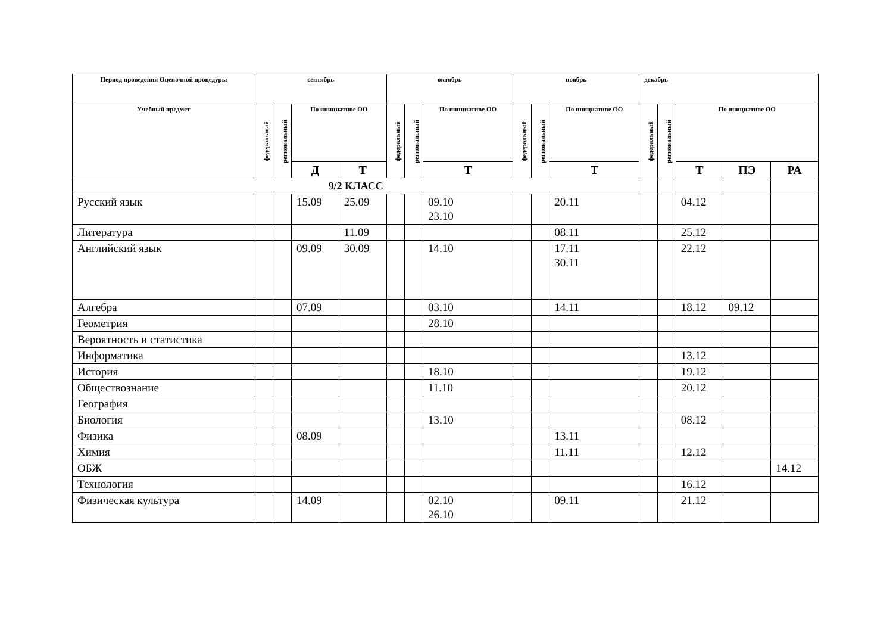| Период проведения Оценочной процедуры | сентябрь | | | | октябрь | | | ноябрь | | | декабрь | | | | |
| --- | --- | --- | --- | --- | --- | --- | --- | --- | --- | --- | --- | --- | --- | --- | --- |
| Учебный предмет | федеральный | региональный | По инициативе ОО | | федеральный | региональный | По инициативе ОО | федеральный | региональный | По инициативе ОО | федеральный | региональный | По инициативе ОО | | |
| | | | Д | Т | | | Т | | | Т | | | Т | ПЭ | РА |
| 9/2 КЛАСС | | | | | | | | | | | | | | | |
| Русский язык | | | 15.09 | 25.09 | | | 09.10 23.10 | | | 20.11 | | | 04.12 | | |
| Литература | | | | 11.09 | | | | | | 08.11 | | | 25.12 | | |
| Английский язык | | | 09.09 | 30.09 | | | 14.10 | | | 17.11 30.11 | | | 22.12 | | |
| Алгебра | | | 07.09 | | | | 03.10 | | | 14.11 | | | 18.12 | 09.12 | |
| Геометрия | | | | | | | 28.10 | | | | | | | | |
| Вероятность и статистика | | | | | | | | | | | | | | | |
| Информатика | | | | | | | | | | | | | 13.12 | | |
| История | | | | | | | 18.10 | | | | | | 19.12 | | |
| Обществознание | | | | | | | 11.10 | | | | | | 20.12 | | |
| География | | | | | | | | | | | | | | | |
| Биология | | | | | | | 13.10 | | | | | | 08.12 | | |
| Физика | | | 08.09 | | | | | | | 13.11 | | | | | |
| Химия | | | | | | | | | | 11.11 | | | 12.12 | | |
| ОБЖ | | | | | | | | | | | | | | | 14.12 |
| Технология | | | | | | | | | | | | | 16.12 | | |
| Физическая культура | | | 14.09 | | | | 02.10 26.10 | | | 09.11 | | | 21.12 | | |